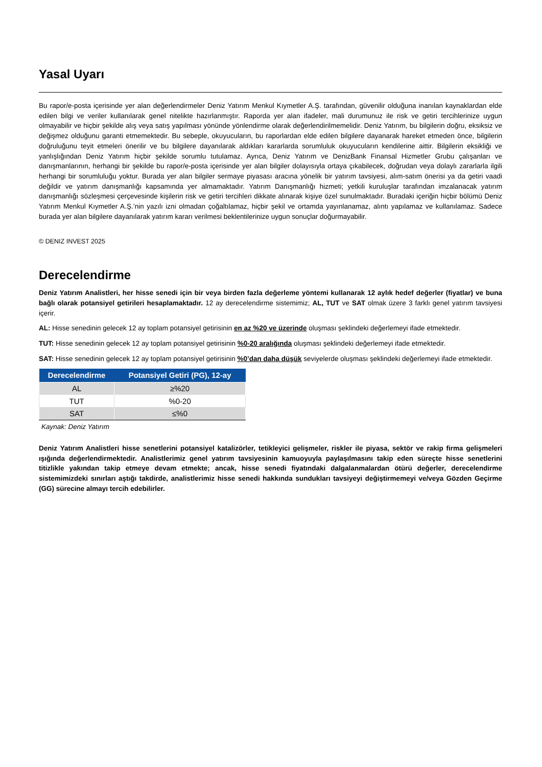Yasal Uyarı
Bu rapor/e-posta içerisinde yer alan değerlendirmeler Deniz Yatırım Menkul Kıymetler A.Ş. tarafından, güvenilir olduğuna inanılan kaynaklardan elde edilen bilgi ve veriler kullanılarak genel nitelikte hazırlanmıştır. Raporda yer alan ifadeler, mali durumunuz ile risk ve getiri tercihlerinize uygun olmayabilir ve hiçbir şekilde alış veya satış yapılması yönünde yönlendirme olarak değerlendirilmemelidir. Deniz Yatırım, bu bilgilerin doğru, eksiksiz ve değişmez olduğunu garanti etmemektedir. Bu sebeple, okuyucuların, bu raporlardan elde edilen bilgilere dayanarak hareket etmeden önce, bilgilerin doğruluğunu teyit etmeleri önerilir ve bu bilgilere dayanılarak aldıkları kararlarda sorumluluk okuyucuların kendilerine aittir. Bilgilerin eksikliği ve yanlışlığından Deniz Yatırım hiçbir şekilde sorumlu tutulamaz. Ayrıca, Deniz Yatırım ve DenizBank Finansal Hizmetler Grubu çalışanları ve danışmanlarının, herhangi bir şekilde bu rapor/e-posta içerisinde yer alan bilgiler dolayısıyla ortaya çıkabilecek, doğrudan veya dolaylı zararlarla ilgili herhangi bir sorumluluğu yoktur. Burada yer alan bilgiler sermaye piyasası aracına yönelik bir yatırım tavsiyesi, alım-satım önerisi ya da getiri vaadi değildir ve yatırım danışmanlığı kapsamında yer almamaktadır. Yatırım Danışmanlığı hizmeti; yetkili kuruluşlar tarafından imzalanacak yatırım danışmanlığı sözleşmesi çerçevesinde kişilerin risk ve getiri tercihleri dikkate alınarak kişiye özel sunulmaktadır. Buradaki içeriğin hiçbir bölümü Deniz Yatırım Menkul Kıymetler A.Ş.’nin yazılı izni olmadan çoğaltılamaz, hiçbir şekil ve ortamda yayınlanamaz, alıntı yapılamaz ve kullanılamaz. Sadece burada yer alan bilgilere dayanılarak yatırım kararı verilmesi beklentilerinize uygun sonuçlar doğurmayabilir.
© DENIZ INVEST 2025
Derecelendirme
Deniz Yatırım Analistleri, her hisse senedi için bir veya birden fazla değerleme yöntemi kullanarak 12 aylık hedef değerler (fiyatlar) ve buna bağlı olarak potansiyel getirileri hesaplamaktadır. 12 ay derecelendirme sistemimiz; AL, TUT ve SAT olmak üzere 3 farklı genel yatırım tavsiyesi içerir.
AL: Hisse senedinin gelecek 12 ay toplam potansiyel getirisinin en az %20 ve üzerinde oluşması şeklindeki değerlemeyi ifade etmektedir.
TUT: Hisse senedinin gelecek 12 ay toplam potansiyel getirisinin %0-20 aralığında oluşması şeklindeki değerlemeyi ifade etmektedir.
SAT: Hisse senedinin gelecek 12 ay toplam potansiyel getirisinin %0’dan daha düşük seviyelerde oluşması şeklindeki değerlemeyi ifade etmektedir.
| Derecelendirme | Potansiyel Getiri (PG), 12-ay |
| --- | --- |
| AL | ≥%20 |
| TUT | %0-20 |
| SAT | ≤%0 |
Kaynak: Deniz Yatırım
Deniz Yatırım Analistleri hisse senetlerini potansiyel katalizörler, tetikleyici gelişmeler, riskler ile piyasa, sektör ve rakip firma gelişmeleri ışığında değerlendirmektedir. Analistlerimiz genel yatırım tavsiyesinin kamuoyuyla paylaşılmasını takip eden süreçte hisse senetlerini titizlikle yakından takip etmeye devam etmekte; ancak, hisse senedi fiyatındaki dalgalanmalardan ötürü değerler, derecelendirme sistemimizdeki sınırları aştığı takdirde, analistlerimiz hisse senedi hakkında sundukları tavsiyeyi değiştirmemeyi ve/veya Gözden Geçirme (GG) sürecine almayı tercih edebilirler.